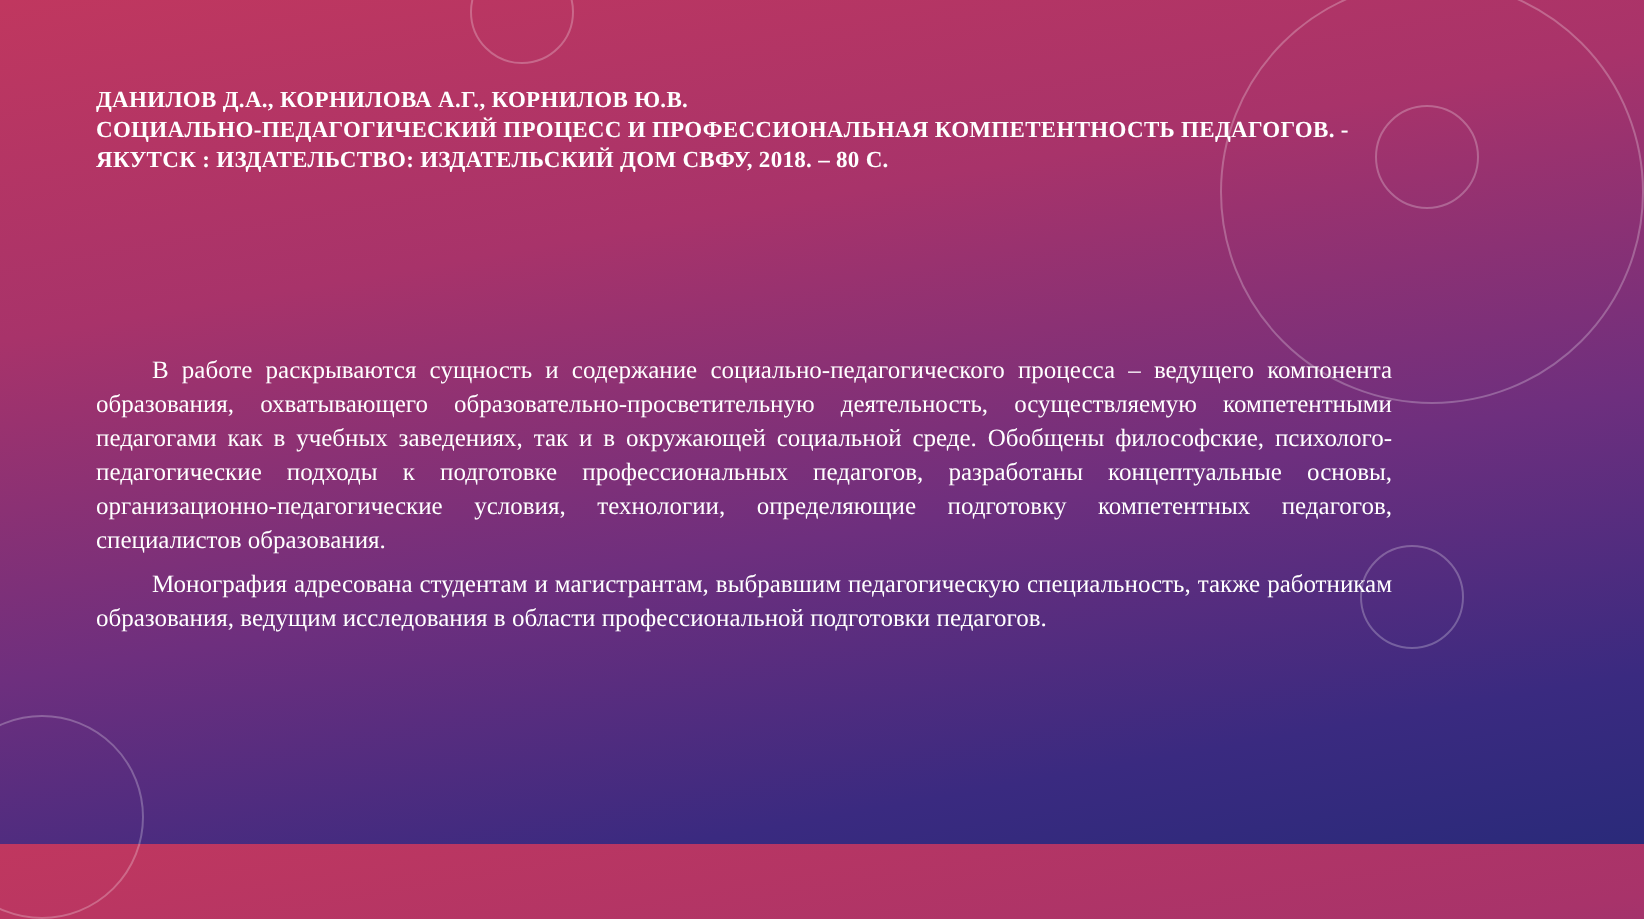ДАНИЛОВ Д.А., КОРНИЛОВА А.Г., КОРНИЛОВ Ю.В.
СОЦИАЛЬНО-ПЕДАГОГИЧЕСКИЙ ПРОЦЕСС И ПРОФЕССИОНАЛЬНАЯ КОМПЕТЕНТНОСТЬ ПЕДАГОГОВ. - ЯКУТСК : ИЗДАТЕЛЬСТВО: ИЗДАТЕЛЬСКИЙ ДОМ СВФУ, 2018. – 80 С.
В работе раскрываются сущность и содержание социально-педагогического процесса – ведущего компонента образования, охватывающего образовательно-просветительную деятельность, осуществляемую компетентными педагогами как в учебных заведениях, так и в окружающей социальной среде. Обобщены философские, психолого-педагогические подходы к подготовке профессиональных педагогов, разработаны концептуальные основы, организационно-педагогические условия, технологии, определяющие подготовку компетентных педагогов, специалистов образования.
Монография адресована студентам и магистрантам, выбравшим педагогическую специальность, также работникам образования, ведущим исследования в области профессиональной подготовки педагогов.